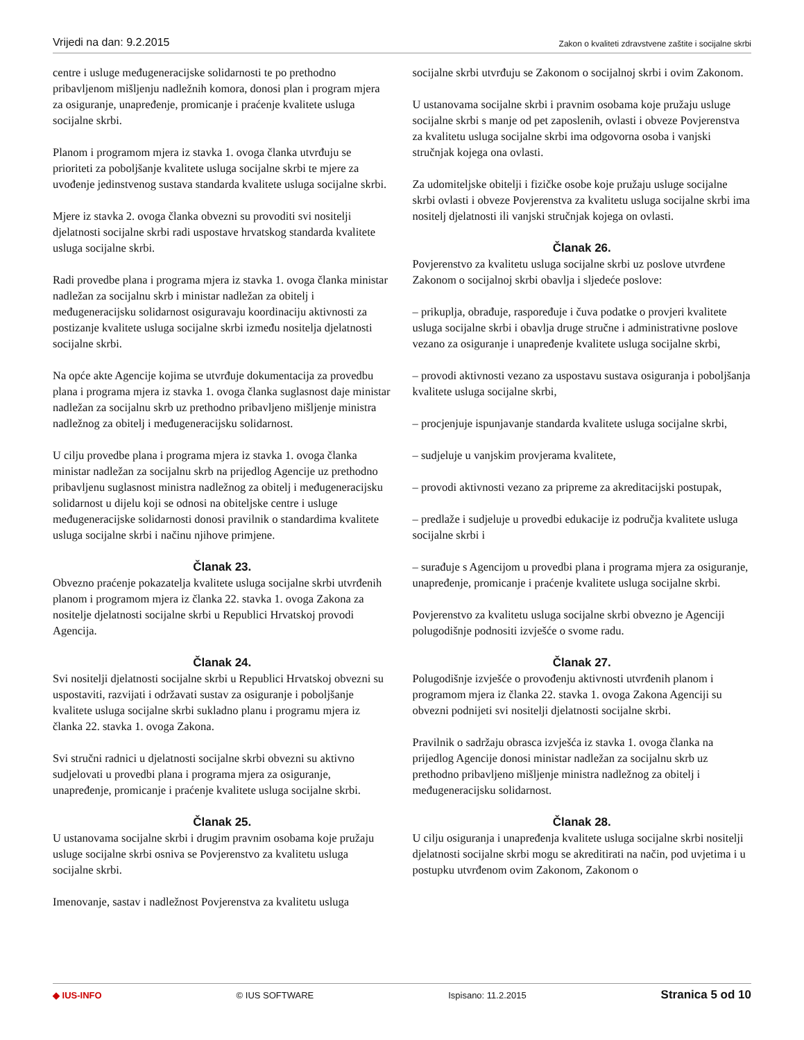Vrijedi na dan: 9.2.2015 Zakon o kvaliteti zdravstvene zaštite i socijalne skrbi
centre i usluge međugeneracijske solidarnosti te po prethodno pribavljenom mišljenju nadležnih komora, donosi plan i program mjera za osiguranje, unapređenje, promicanje i praćenje kvalitete usluga socijalne skrbi.
Planom i programom mjera iz stavka 1. ovoga članka utvrđuju se prioriteti za poboljšanje kvalitete usluga socijalne skrbi te mjere za uvođenje jedinstvenog sustava standarda kvalitete usluga socijalne skrbi.
Mjere iz stavka 2. ovoga članka obvezni su provoditi svi nositelji djelatnosti socijalne skrbi radi uspostave hrvatskog standarda kvalitete usluga socijalne skrbi.
Radi provedbe plana i programa mjera iz stavka 1. ovoga članka ministar nadležan za socijalnu skrb i ministar nadležan za obitelj i međugeneracijsku solidarnost osiguravaju koordinaciju aktivnosti za postizanje kvalitete usluga socijalne skrbi između nositelja djelatnosti socijalne skrbi.
Na opće akte Agencije kojima se utvrđuje dokumentacija za provedbu plana i programa mjera iz stavka 1. ovoga članka suglasnost daje ministar nadležan za socijalnu skrb uz prethodno pribavljeno mišljenje ministra nadležnog za obitelj i međugeneracijsku solidarnost.
U cilju provedbe plana i programa mjera iz stavka 1. ovoga članka ministar nadležan za socijalnu skrb na prijedlog Agencije uz prethodno pribavljenu suglasnost ministra nadležnog za obitelj i međugeneracijsku solidarnost u dijelu koji se odnosi na obiteljske centre i usluge međugeneracijske solidarnosti donosi pravilnik o standardima kvalitete usluga socijalne skrbi i načinu njihove primjene.
Članak 23.
Obvezno praćenje pokazatelja kvalitete usluga socijalne skrbi utvrđenih planom i programom mjera iz članka 22. stavka 1. ovoga Zakona za nositelje djelatnosti socijalne skrbi u Republici Hrvatskoj provodi Agencija.
Članak 24.
Svi nositelji djelatnosti socijalne skrbi u Republici Hrvatskoj obvezni su uspostaviti, razvijati i održavati sustav za osiguranje i poboljšanje kvalitete usluga socijalne skrbi sukladno planu i programu mjera iz članka 22. stavka 1. ovoga Zakona.
Svi stručni radnici u djelatnosti socijalne skrbi obvezni su aktivno sudjelovati u provedbi plana i programa mjera za osiguranje, unapređenje, promicanje i praćenje kvalitete usluga socijalne skrbi.
Članak 25.
U ustanovama socijalne skrbi i drugim pravnim osobama koje pružaju usluge socijalne skrbi osniva se Povjerenstvo za kvalitetu usluga socijalne skrbi.
Imenovanje, sastav i nadležnost Povjerenstva za kvalitetu usluga
socijalne skrbi utvrđuju se Zakonom o socijalnoj skrbi i ovim Zakonom.
U ustanovama socijalne skrbi i pravnim osobama koje pružaju usluge socijalne skrbi s manje od pet zaposlenih, ovlasti i obveze Povjerenstva za kvalitetu usluga socijalne skrbi ima odgovorna osoba i vanjski stručnjak kojega ona ovlasti.
Za udomiteljske obitelji i fizičke osobe koje pružaju usluge socijalne skrbi ovlasti i obveze Povjerenstva za kvalitetu usluga socijalne skrbi ima nositelj djelatnosti ili vanjski stručnjak kojega on ovlasti.
Članak 26.
Povjerenstvo za kvalitetu usluga socijalne skrbi uz poslove utvrđene Zakonom o socijalnoj skrbi obavlja i sljedeće poslove:
– prikuplja, obrađuje, raspoređuje i čuva podatke o provjeri kvalitete usluga socijalne skrbi i obavlja druge stručne i administrativne poslove vezano za osiguranje i unapređenje kvalitete usluga socijalne skrbi,
– provodi aktivnosti vezano za uspostavu sustava osiguranja i poboljšanja kvalitete usluga socijalne skrbi,
– procjenjuje ispunjavanje standarda kvalitete usluga socijalne skrbi,
– sudjeluje u vanjskim provjerama kvalitete,
– provodi aktivnosti vezano za pripreme za akreditacijski postupak,
– predlaže i sudjeluje u provedbi edukacije iz područja kvalitete usluga socijalne skrbi i
– surađuje s Agencijom u provedbi plana i programa mjera za osiguranje, unapređenje, promicanje i praćenje kvalitete usluga socijalne skrbi.
Povjerenstvo za kvalitetu usluga socijalne skrbi obvezno je Agenciji polugodišnje podnositi izvješće o svome radu.
Članak 27.
Polugodišnje izvješće o provođenju aktivnosti utvrđenih planom i programom mjera iz članka 22. stavka 1. ovoga Zakona Agenciji su obvezni podnijeti svi nositelji djelatnosti socijalne skrbi.
Pravilnik o sadržaju obrasca izvješća iz stavka 1. ovoga članka na prijedlog Agencije donosi ministar nadležan za socijalnu skrb uz prethodno pribavljeno mišljenje ministra nadležnog za obitelj i međugeneracijsku solidarnost.
Članak 28.
U cilju osiguranja i unapređenja kvalitete usluga socijalne skrbi nositelji djelatnosti socijalne skrbi mogu se akreditirati na način, pod uvjetima i u postupku utvrđenom ovim Zakonom, Zakonom o
◆ IUS-INFO © IUS SOFTWARE Ispisano: 11.2.2015 Stranica 5 od 10